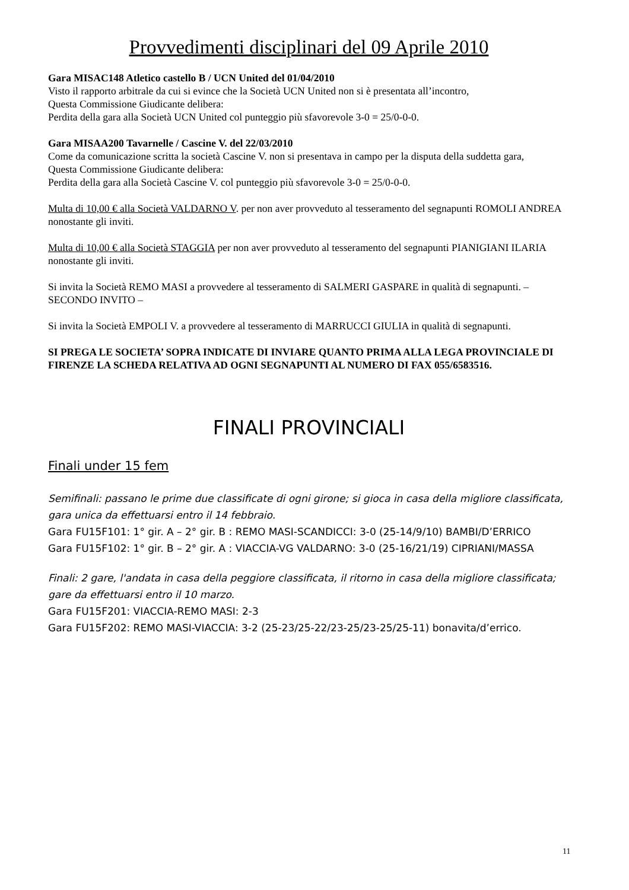Provvedimenti disciplinari del 09 Aprile 2010
Gara MISAC148 Atletico castello B / UCN United del 01/04/2010
Visto il rapporto arbitrale da cui si evince che la Società UCN United non si è presentata all’incontro,
Questa Commissione Giudicante delibera:
Perdita della gara alla Società UCN United col punteggio più sfavorevole 3-0 = 25/0-0-0.
Gara MISAA200 Tavarnelle / Cascine V. del 22/03/2010
Come da comunicazione scritta la società Cascine V. non si presentava in campo per la disputa della suddetta gara,
Questa Commissione Giudicante delibera:
Perdita della gara alla Società Cascine V. col punteggio più sfavorevole 3-0 = 25/0-0-0.
Multa di 10,00 € alla Società VALDARNO V. per non aver provveduto al tesseramento del segnapunti ROMOLI ANDREA nonostante gli inviti.
Multa di 10,00 € alla Società STAGGIA per non aver provveduto al tesseramento del segnapunti PIANIGIANI ILARIA nonostante gli inviti.
Si invita la Società REMO MASI a provvedere al tesseramento di SALMERI GASPARE in qualità di segnapunti. – SECONDO INVITO –
Si invita la Società EMPOLI V. a provvedere al tesseramento di MARRUCCI GIULIA in qualità di segnapunti.
SI PREGA LE SOCIETA’ SOPRA INDICATE DI INVIARE QUANTO PRIMA ALLA LEGA PROVINCIALE DI FIRENZE LA SCHEDA RELATIVA AD OGNI SEGNAPUNTI AL NUMERO DI FAX 055/6583516.
FINALI PROVINCIALI
Finali under 15 fem
Semifinali: passano le prime due classificate di ogni girone; si gioca in casa della migliore classificata, gara unica da effettuarsi entro il 14 febbraio.
Gara FU15F101: 1° gir. A – 2° gir. B : REMO MASI-SCANDICCI: 3-0 (25-14/9/10) BAMBI/D’ERRICO
Gara FU15F102: 1° gir. B – 2° gir. A : VIACCIA-VG VALDARNO: 3-0 (25-16/21/19) CIPRIANI/MASSA
Finali: 2 gare, l'andata in casa della peggiore classificata, il ritorno in casa della migliore classificata; gare da effettuarsi entro il 10 marzo.
Gara FU15F201: VIACCIA-REMO MASI: 2-3
Gara FU15F202: REMO MASI-VIACCIA: 3-2 (25-23/25-22/23-25/23-25/25-11) bonavita/d’errico.
11